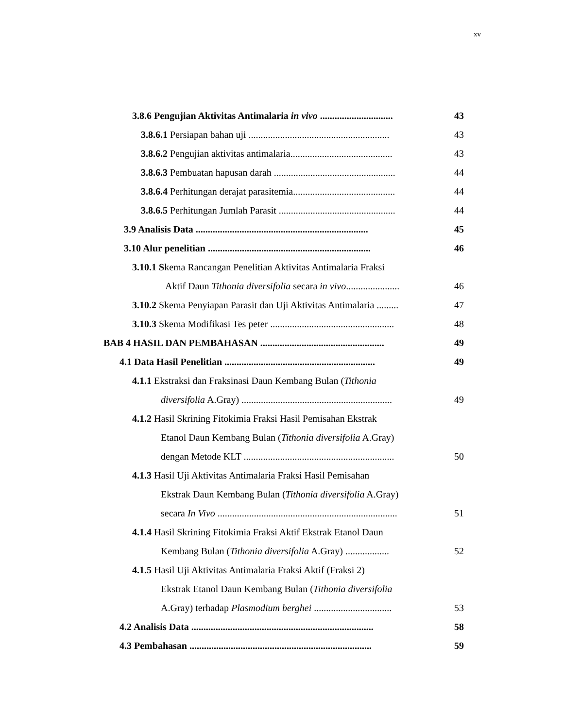xv
3.8.6 Pengujian Aktivitas Antimalaria in vivo .............................. 43
3.8.6.1 Persiapan bahan uji .......................................................... 43
3.8.6.2 Pengujian aktivitas antimalaria.......................................... 43
3.8.6.3 Pembuatan hapusan darah .................................................. 44
3.8.6.4 Perhitungan derajat parasitemia.......................................... 44
3.8.6.5 Perhitungan Jumlah Parasit ................................................ 44
3.9 Analisis Data ....................................................................... 45
3.10 Alur penelitian ................................................................... 46
3.10.1 Skema Rancangan Penelitian Aktivitas Antimalaria Fraksi
Aktif Daun Tithonia diversifolia secara in vivo...................... 46
3.10.2 Skema Penyiapan Parasit dan Uji Aktivitas Antimalaria ......... 47
3.10.3 Skema Modifikasi Tes peter ................................................... 48
BAB 4 HASIL DAN PEMBAHASAN ................................................... 49
4.1 Data Hasil Penelitian .............................................................. 49
4.1.1 Ekstraksi dan Fraksinasi Daun Kembang Bulan (Tithonia
diversifolia A.Gray) .............................................................. 49
4.1.2 Hasil Skrining Fitokimia Fraksi Hasil Pemisahan Ekstrak
Etanol Daun Kembang Bulan (Tithonia diversifolia A.Gray)
dengan Metode KLT .............................................................. 50
4.1.3 Hasil Uji Aktivitas Antimalaria Fraksi Hasil Pemisahan
Ekstrak Daun Kembang Bulan (Tithonia diversifolia A.Gray)
secara In Vivo .......................................................................... 51
4.1.4 Hasil Skrining Fitokimia Fraksi Aktif Ekstrak Etanol Daun
Kembang Bulan (Tithonia diversifolia A.Gray) .................. 52
4.1.5 Hasil Uji Aktivitas Antimalaria Fraksi Aktif (Fraksi 2)
Ekstrak Etanol Daun Kembang Bulan (Tithonia diversifolia
A.Gray) terhadap Plasmodium berghei ................................ 53
4.2 Analisis Data ........................................................................... 58
4.3 Pembahasan ........................................................................... 59